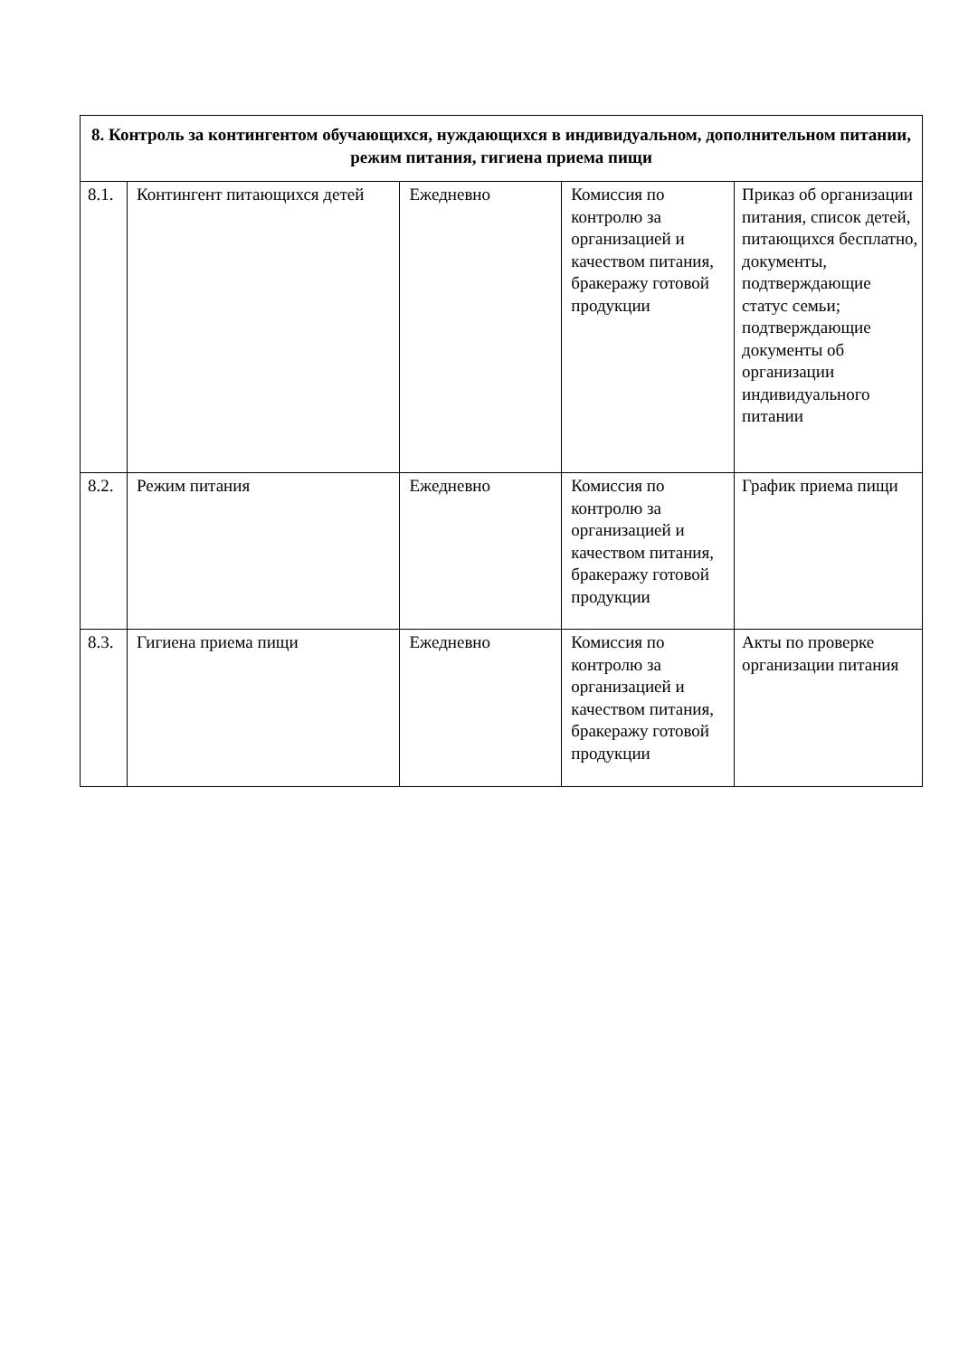| 8. Контроль за контингентом обучающихся, нуждающихся в индивидуальном, дополнительном питании, режим питания, гигиена приема пищи | | | | |
| --- | --- | --- | --- | --- |
| 8.1. | Контингент питающихся детей | Ежедневно | Комиссия по контролю за организацией и качеством питания, бракеражу готовой продукции | Приказ об организации питания, список детей, питающихся бесплатно, документы, подтверждающие статус семьи; подтверждающие документы об организации индивидуального питании |
| 8.2. | Режим питания | Ежедневно | Комиссия по контролю за организацией и качеством питания, бракеражу готовой продукции | График приема пищи |
| 8.3. | Гигиена приема пищи | Ежедневно | Комиссия по контролю за организацией и качеством питания, бракеражу готовой продукции | Акты по проверке организации питания |